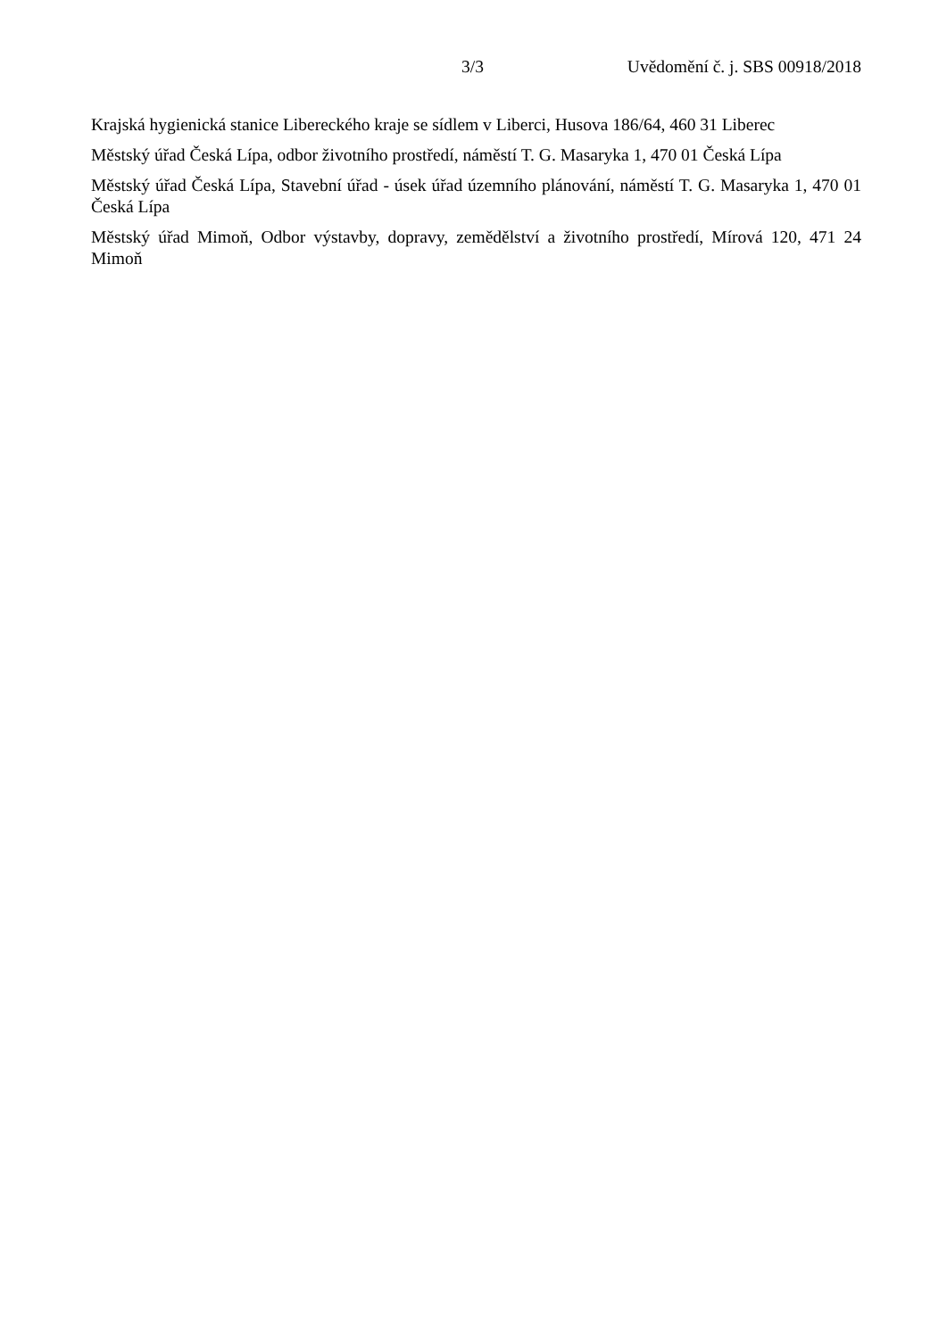3/3 Uvědomění č. j. SBS 00918/2018
Krajská hygienická stanice Libereckého kraje se sídlem v Liberci, Husova 186/64, 460 31 Liberec
Městský úřad Česká Lípa, odbor životního prostředí, náměstí T. G. Masaryka 1, 470 01 Česká Lípa
Městský úřad Česká Lípa, Stavební úřad - úsek úřad územního plánování, náměstí T. G. Masaryka 1, 470 01 Česká Lípa
Městský úřad Mimoň, Odbor výstavby, dopravy, zemědělství a životního prostředí, Mírová 120, 471 24 Mimoň